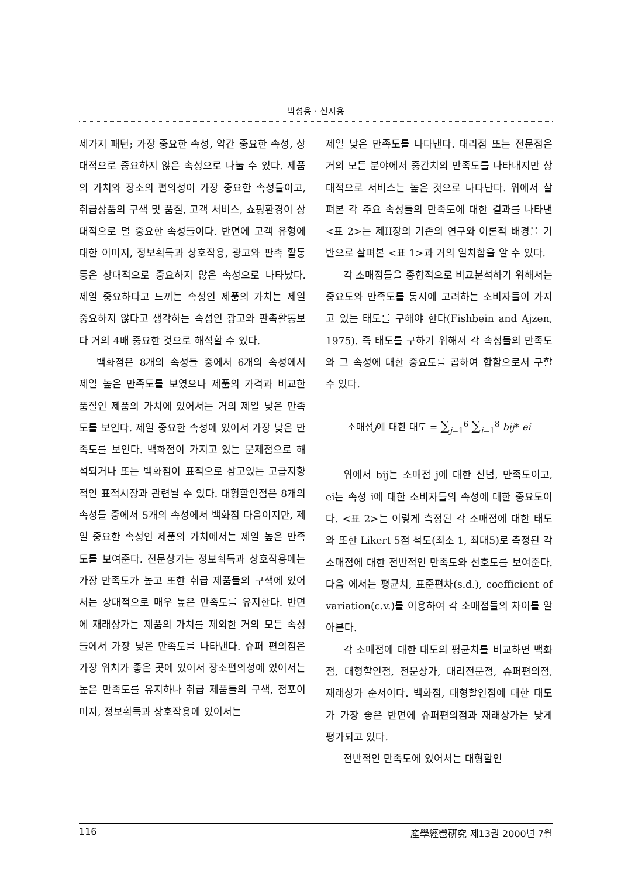박성용 · 신지용
세가지 패턴; 가장 중요한 속성, 약간 중요한 속성, 상대적으로 중요하지 않은 속성으로 나눌 수 있다. 제품의 가치와 장소의 편의성이 가장 중요한 속성들이고, 취급상품의 구색 및 품질, 고객 서비스, 쇼핑환경이 상대적으로 덜 중요한 속성들이다. 반면에 고객 유형에 대한 이미지, 정보획득과 상호작용, 광고와 판촉 활동 등은 상대적으로 중요하지 않은 속성으로 나타났다. 제일 중요하다고 느끼는 속성인 제품의 가치는 제일 중요하지 않다고 생각하는 속성인 광고와 판촉활동보다 거의 4배 중요한 것으로 해석할 수 있다.
백화점은 8개의 속성들 중에서 6개의 속성에서 제일 높은 만족도를 보였으나 제품의 가격과 비교한 품질인 제품의 가치에 있어서는 거의 제일 낮은 만족도를 보인다. 제일 중요한 속성에 있어서 가장 낮은 만족도를 보인다. 백화점이 가지고 있는 문제점으로 해석되거나 또는 백화점이 표적으로 삼고있는 고급지향적인 표적시장과 관련될 수 있다. 대형할인점은 8개의 속성들 중에서 5개의 속성에서 백화점 다음이지만, 제일 중요한 속성인 제품의 가치에서는 제일 높은 만족도를 보여준다. 전문상가는 정보획득과 상호작용에는 가장 만족도가 높고 또한 취급 제품들의 구색에 있어서는 상대적으로 매우 높은 만족도를 유지한다. 반면에 재래상가는 제품의 가치를 제외한 거의 모든 속성들에서 가장 낮은 만족도를 나타낸다. 슈퍼 편의점은 가장 위치가 좋은 곳에 있어서 장소편의성에 있어서는 높은 만족도를 유지하나 취급 제품들의 구색, 점포이미지, 정보획득과 상호작용에 있어서는
제일 낮은 만족도를 나타낸다. 대리점 또는 전문점은 거의 모든 분야에서 중간치의 만족도를 나타내지만 상대적으로 서비스는 높은 것으로 나타난다. 위에서 살펴본 각 주요 속성들의 만족도에 대한 결과를 나타낸 <표 2>는 제II장의 기존의 연구와 이론적 배경을 기반으로 살펴본 <표 1>과 거의 일치함을 알 수 있다.
각 소매점들을 종합적으로 비교분석하기 위해서는 중요도와 만족도를 동시에 고려하는 소비자들이 가지고 있는 태도를 구해야 한다(Fishbein and Ajzen, 1975). 즉 태도를 구하기 위해서 각 속성들의 만족도와 그 속성에 대한 중요도를 곱하여 합함으로서 구할 수 있다.
소매점j에 대한 태도 = ∑<sub>j=1</sub><sup>6</sup> ∑<sub>i=1</sub><sup>8</sup> bij* ei
위에서 bij는 소매점 j에 대한 신념, 만족도이고, ei는 속성 i에 대한 소비자들의 속성에 대한 중요도이다. <표 2>는 이렇게 측정된 각 소매점에 대한 태도와 또한 Likert 5점 척도(최소 1, 최대5)로 측정된 각 소매점에 대한 전반적인 만족도와 선호도를 보여준다. 다음 에서는 평균치, 표준편차(s.d.), coefficient of variation(c.v.)를 이용하여 각 소매점들의 차이를 알아본다.
각 소매점에 대한 태도의 평균치를 비교하면 백화점, 대형할인점, 전문상가, 대리전문점, 슈퍼편의점, 재래상가 순서이다. 백화점, 대형할인점에 대한 태도가 가장 좋은 반면에 슈퍼편의점과 재래상가는 낮게 평가되고 있다.
전반적인 만족도에 있어서는 대형할인
116 産學經營硏究 제13권 2000년 7월